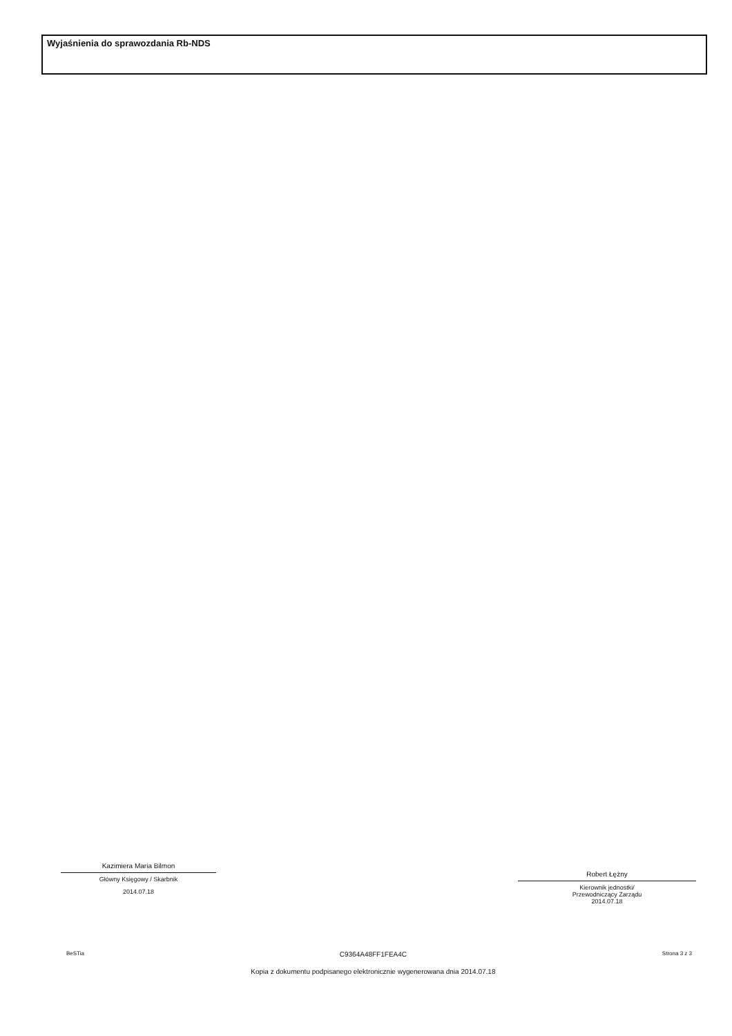Wyjaśnienia do sprawozdania Rb-NDS
Kazimiera Maria Bilmon
Główny Księgowy / Skarbnik
2014.07.18
Robert Łężny
Kierownik jednostki/
Przewodniczący Zarządu
2014.07.18
BeSTia
C9364A48FF1FEA4C
Kopia z dokumentu podpisanego elektronicznie wygenerowana dnia 2014.07.18
Strona 3 z 3